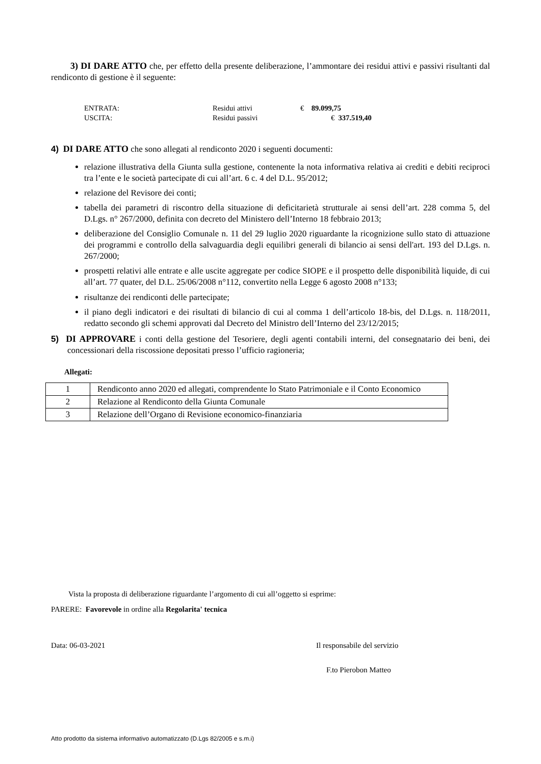3) DI DARE ATTO che, per effetto della presente deliberazione, l’ammontare dei residui attivi e passivi risultanti dal rendiconto di gestione è il seguente:
ENTRATA: Residui attivi € 89.099,75
USCITA: Residui passivi € 337.519,40
4) DI DARE ATTO che sono allegati al rendiconto 2020 i seguenti documenti:
relazione illustrativa della Giunta sulla gestione, contenente la nota informativa relativa ai crediti e debiti reciproci tra l’ente e le società partecipate di cui all’art. 6 c. 4 del D.L. 95/2012;
relazione del Revisore dei conti;
tabella dei parametri di riscontro della situazione di deficitarietà strutturale ai sensi dell’art. 228 comma 5, del D.Lgs. n° 267/2000, definita con decreto del Ministero dell’Interno 18 febbraio 2013;
deliberazione del Consiglio Comunale n. 11 del 29 luglio 2020 riguardante la ricognizione sullo stato di attuazione dei programmi e controllo della salvaguardia degli equilibri generali di bilancio ai sensi dell'art. 193 del D.Lgs. n. 267/2000;
prospetti relativi alle entrate e alle uscite aggregate per codice SIOPE e il prospetto delle disponibilità liquide, di cui all’art. 77 quater, del D.L. 25/06/2008 n°112, convertito nella Legge 6 agosto 2008 n°133;
risultanze dei rendiconti delle partecipate;
il piano degli indicatori e dei risultati di bilancio di cui al comma 1 dell’articolo 18-bis, del D.Lgs. n. 118/2011, redatto secondo gli schemi approvati dal Decreto del Ministro dell’Interno del 23/12/2015;
5) DI APPROVARE i conti della gestione del Tesoriere, degli agenti contabili interni, del consegnatario dei beni, dei concessionari della riscossione depositati presso l’ufficio ragioneria;
Allegati:
| 1 | Rendiconto anno 2020 ed allegati, comprendente lo Stato Patrimoniale e il Conto Economico |
| 2 | Relazione al Rendiconto della Giunta Comunale |
| 3 | Relazione dell’Organo di Revisione economico-finanziaria |
Vista la proposta di deliberazione riguardante l’argomento di cui all’oggetto si esprime:
PARERE: Favorevole in ordine alla Regolarita' tecnica
Data: 06-03-2021 Il responsabile del servizio
F.to Pierobon Matteo
Atto prodotto da sistema informativo automatizzato (D.Lgs 82/2005 e s.m.i)